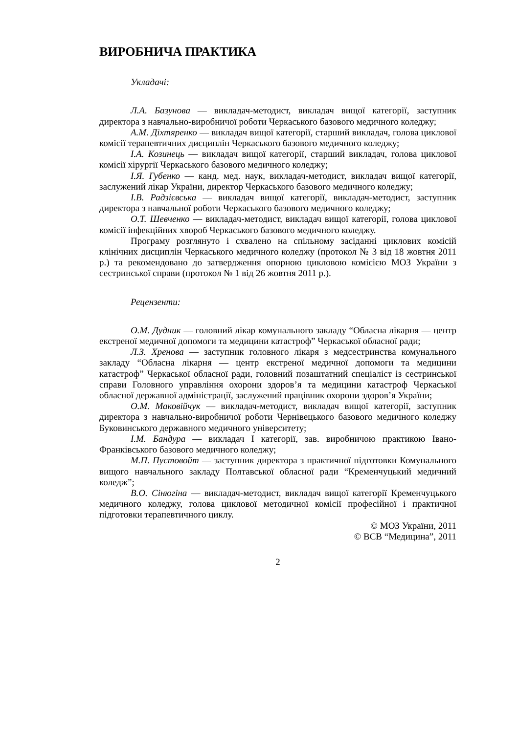ВИРОБНИЧА ПРАКТИКА
Укладачі:
Л.А. Базунова — викладач-методист, викладач вищої категорії, заступник директора з навчально-виробничої роботи Черкаського базового медичного коледжу;
А.М. Діхтяренко — викладач вищої категорії, старший викладач, голова циклової комісії терапевтичних дисциплін Черкаського базового медичного коледжу;
І.А. Козинець — викладач вищої категорії, старший викладач, голова циклової комісії хірургії Черкаського базового медичного коледжу;
І.Я. Губенко — канд. мед. наук, викладач-методист, викладач вищої категорії, заслужений лікар України, директор Черкаського базового медичного коледжу;
І.В. Радзієвська — викладач вищої категорії, викладач-методист, заступник директора з навчальної роботи Черкаського базового медичного коледжу;
О.Т. Шевченко — викладач-методист, викладач вищої категорії, голова циклової комісії інфекційних хвороб Черкаського базового медичного коледжу.
Програму розглянуто і схвалено на спільному засіданні циклових комісій клінічних дисциплін Черкаського медичного коледжу (протокол № 3 від 18 жовтня 2011 р.) та рекомендовано до затвердження опорною цикловою комісією МОЗ України з сестринської справи (протокол № 1 від 26 жовтня 2011 р.).
Рецензенти:
О.М. Дудник — головний лікар комунального закладу “Обласна лікарня — центр екстреної медичної допомоги та медицини катастроф” Черкаської обласної ради;
Л.З. Хренова — заступник головного лікаря з медсестринства комунального закладу “Обласна лікарня — центр екстреної медичної допомоги та медицини катастроф” Черкаської обласної ради, головний позаштатний спеціаліст із сестринської справи Головного управління охорони здоров’я та медицини катастроф Черкаської обласної державної адміністрації, заслужений працівник охорони здоров’я України;
О.М. Маковійчук — викладач-методист, викладач вищої категорії, заступник директора з навчально-виробничої роботи Чернівецького базового медичного коледжу Буковинського державного медичного університету;
І.М. Бандура — викладач І категорії, зав. виробничою практикою Івано-Франківського базового медичного коледжу;
М.П. Пустовойт — заступник директора з практичної підготовки Комунального вищого навчального закладу Полтавської обласної ради “Кременчуцький медичний коледж”;
В.О. Сінюгіна — викладач-методист, викладач вищої категорії Кременчуцького медичного коледжу, голова циклової методичної комісії професійної і практичної підготовки терапевтичного циклу.
© МОЗ України, 2011
© ВСВ “Медицина”, 2011
2